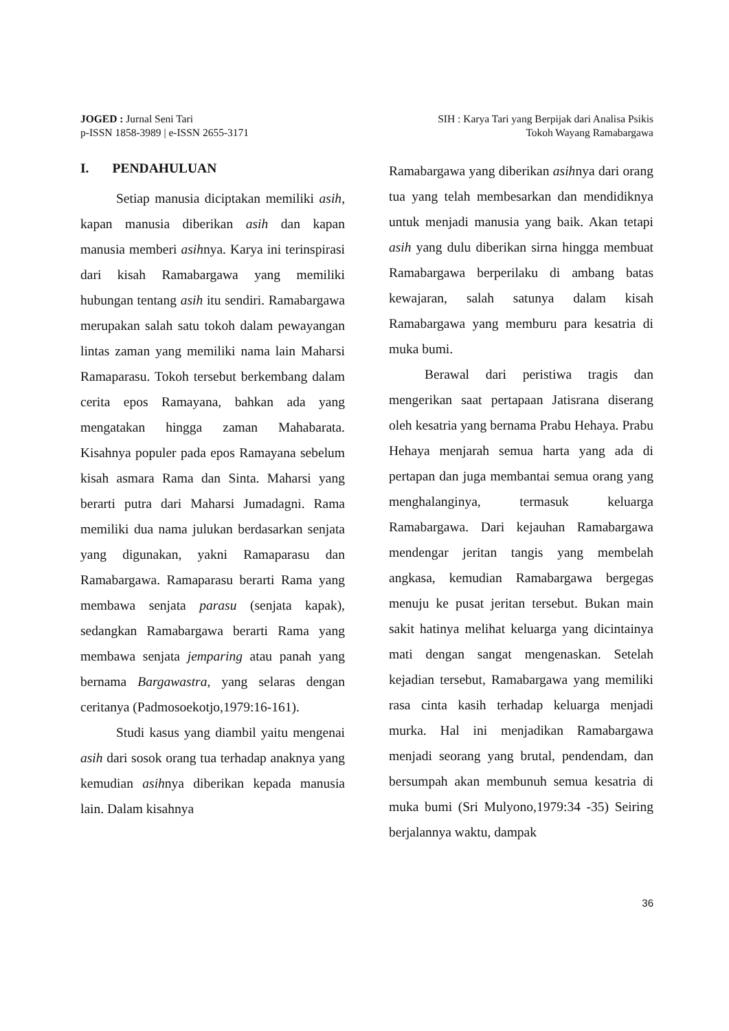JOGED : Jurnal Seni Tari
p-ISSN 1858-3989 | e-ISSN 2655-3171
SIH : Karya Tari yang Berpijak dari Analisa Psikis
Tokoh Wayang Ramabargawa
I. PENDAHULUAN
Setiap manusia diciptakan memiliki asih, kapan manusia diberikan asih dan kapan manusia memberi asihnya. Karya ini terinspirasi dari kisah Ramabargawa yang memiliki hubungan tentang asih itu sendiri. Ramabargawa merupakan salah satu tokoh dalam pewayangan lintas zaman yang memiliki nama lain Maharsi Ramaparasu. Tokoh tersebut berkembang dalam cerita epos Ramayana, bahkan ada yang mengatakan hingga zaman Mahabarata. Kisahnya populer pada epos Ramayana sebelum kisah asmara Rama dan Sinta. Maharsi yang berarti putra dari Maharsi Jumadagni. Rama memiliki dua nama julukan berdasarkan senjata yang digunakan, yakni Ramaparasu dan Ramabargawa. Ramaparasu berarti Rama yang membawa senjata parasu (senjata kapak), sedangkan Ramabargawa berarti Rama yang membawa senjata jemparing atau panah yang bernama Bargawastra, yang selaras dengan ceritanya (Padmosoekotjo,1979:16-161).
Studi kasus yang diambil yaitu mengenai asih dari sosok orang tua terhadap anaknya yang kemudian asihnya diberikan kepada manusia lain. Dalam kisahnya
Ramabargawa yang diberikan asihnya dari orang tua yang telah membesarkan dan mendidiknya untuk menjadi manusia yang baik. Akan tetapi asih yang dulu diberikan sirna hingga membuat Ramabargawa berperilaku di ambang batas kewajaran, salah satunya dalam kisah Ramabargawa yang memburu para kesatria di muka bumi.
Berawal dari peristiwa tragis dan mengerikan saat pertapaan Jatisrana diserang oleh kesatria yang bernama Prabu Hehaya. Prabu Hehaya menjarah semua harta yang ada di pertapan dan juga membantai semua orang yang menghalanginya, termasuk keluarga Ramabargawa. Dari kejauhan Ramabargawa mendengar jeritan tangis yang membelah angkasa, kemudian Ramabargawa bergegas menuju ke pusat jeritan tersebut. Bukan main sakit hatinya melihat keluarga yang dicintainya mati dengan sangat mengenaskan. Setelah kejadian tersebut, Ramabargawa yang memiliki rasa cinta kasih terhadap keluarga menjadi murka. Hal ini menjadikan Ramabargawa menjadi seorang yang brutal, pendendam, dan bersumpah akan membunuh semua kesatria di muka bumi (Sri Mulyono,1979:34 -35) Seiring berjalannya waktu, dampak
36